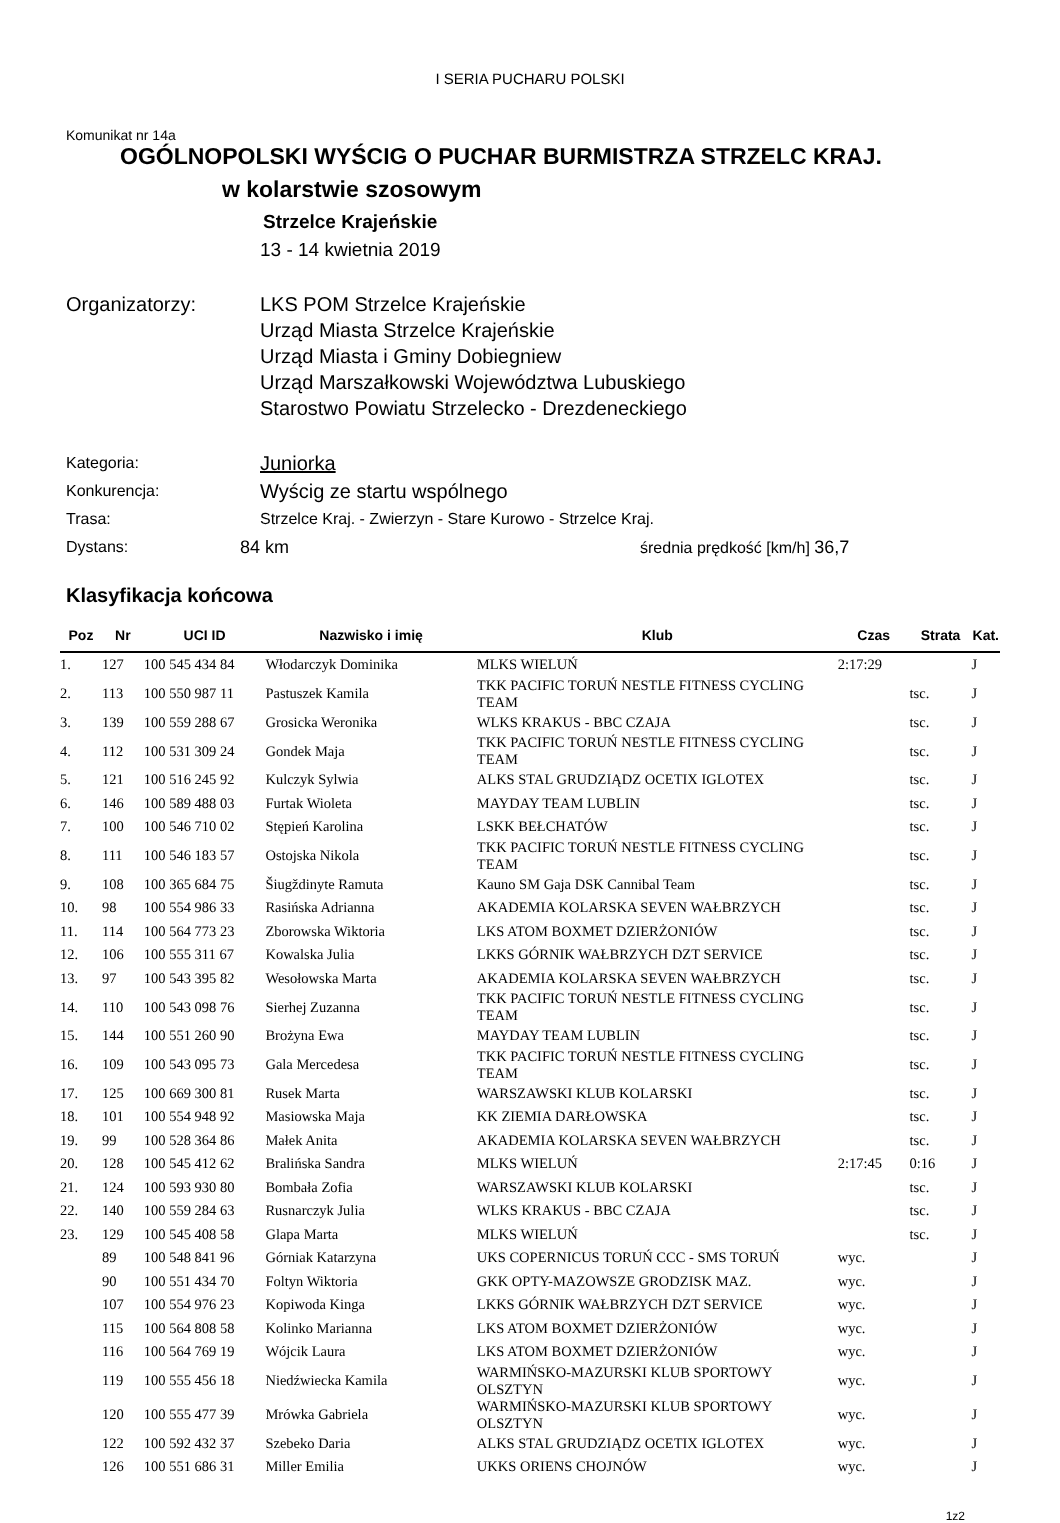I SERIA PUCHARU POLSKI
Komunikat nr 14a
OGÓLNOPOLSKI WYŚCIG O PUCHAR BURMISTRZA STRZELC KRAJ.
w kolarstwie szosowym
Strzelce Krajeńskie
13 - 14 kwietnia 2019
Organizatorzy: LKS POM Strzelce Krajeńskie
Urząd Miasta Strzelce Krajeńskie
Urząd Miasta i Gminy Dobiegniew
Urząd Marszałkowski Województwa Lubuskiego
Starostwo Powiatu Strzelecko - Drezdeneckiego
Kategoria:
Juniorka
Konkurencja:
Wyścig ze startu wspólnego
Trasa: Strzelce Kraj. - Zwierzyn - Stare Kurowo - Strzelce Kraj.
Dystans: 84 km średnia prędkość [km/h] 36,7
Klasyfikacja końcowa
| Poz | Nr | UCI ID | Nazwisko i imię | Klub | Czas | Strata | Kat. |
| --- | --- | --- | --- | --- | --- | --- | --- |
| 1. | 127 | 100 545 434 84 | Włodarczyk Dominika | MLKS WIELUŃ | 2:17:29 | | J |
| 2. | 113 | 100 550 987 11 | Pastuszek Kamila | TKK PACIFIC TORUŃ NESTLE FITNESS CYCLING TEAM | | tsc. | J |
| 3. | 139 | 100 559 288 67 | Grosicka Weronika | WLKS KRAKUS - BBC CZAJA | | tsc. | J |
| 4. | 112 | 100 531 309 24 | Gondek Maja | TKK PACIFIC TORUŃ NESTLE FITNESS CYCLING TEAM | | tsc. | J |
| 5. | 121 | 100 516 245 92 | Kulczyk Sylwia | ALKS STAL GRUDZIĄDZ OCETIX IGLOTEX | | tsc. | J |
| 6. | 146 | 100 589 488 03 | Furtak Wioleta | MAYDAY TEAM LUBLIN | | tsc. | J |
| 7. | 100 | 100 546 710 02 | Stępień Karolina | LSKK BEŁCHATÓW | | tsc. | J |
| 8. | 111 | 100 546 183 57 | Ostojska Nikola | TKK PACIFIC TORUŃ NESTLE FITNESS CYCLING TEAM | | tsc. | J |
| 9. | 108 | 100 365 684 75 | Šiugždinyte Ramuta | Kauno SM Gaja DSK Cannibal Team | | tsc. | J |
| 10. | 98 | 100 554 986 33 | Rasińska Adrianna | AKADEMIA KOLARSKA SEVEN WAŁBRZYCH | | tsc. | J |
| 11. | 114 | 100 564 773 23 | Zborowska Wiktoria | LKS ATOM BOXMET DZIERŻONIÓW | | tsc. | J |
| 12. | 106 | 100 555 311 67 | Kowalska Julia | LKKS GÓRNIK WAŁBRZYCH DZT SERVICE | | tsc. | J |
| 13. | 97 | 100 543 395 82 | Wesołowska Marta | AKADEMIA KOLARSKA SEVEN WAŁBRZYCH | | tsc. | J |
| 14. | 110 | 100 543 098 76 | Sierhej Zuzanna | TKK PACIFIC TORUŃ NESTLE FITNESS CYCLING TEAM | | tsc. | J |
| 15. | 144 | 100 551 260 90 | Brożyna Ewa | MAYDAY TEAM LUBLIN | | tsc. | J |
| 16. | 109 | 100 543 095 73 | Gala Mercedesa | TKK PACIFIC TORUŃ NESTLE FITNESS CYCLING TEAM | | tsc. | J |
| 17. | 125 | 100 669 300 81 | Rusek Marta | WARSZAWSKI KLUB KOLARSKI | | tsc. | J |
| 18. | 101 | 100 554 948 92 | Masiowska Maja | KK ZIEMIA DARŁOWSKA | | tsc. | J |
| 19. | 99 | 100 528 364 86 | Małek Anita | AKADEMIA KOLARSKA SEVEN WAŁBRZYCH | | tsc. | J |
| 20. | 128 | 100 545 412 62 | Bralińska Sandra | MLKS WIELUŃ | 2:17:45 | 0:16 | J |
| 21. | 124 | 100 593 930 80 | Bombała Zofia | WARSZAWSKI KLUB KOLARSKI | | tsc. | J |
| 22. | 140 | 100 559 284 63 | Rusnarczyk Julia | WLKS KRAKUS - BBC CZAJA | | tsc. | J |
| 23. | 129 | 100 545 408 58 | Glapa Marta | MLKS WIELUŃ | | tsc. | J |
| | 89 | 100 548 841 96 | Górniak Katarzyna | UKS COPERNICUS TORUŃ CCC - SMS TORUŃ | wyc. | | J |
| | 90 | 100 551 434 70 | Foltyn Wiktoria | GKK OPTY-MAZOWSZE GRODZISK MAZ. | wyc. | | J |
| | 107 | 100 554 976 23 | Kopiwoda Kinga | LKKS GÓRNIK WAŁBRZYCH DZT SERVICE | wyc. | | J |
| | 115 | 100 564 808 58 | Kolinko Marianna | LKS ATOM BOXMET DZIERŻONIÓW | wyc. | | J |
| | 116 | 100 564 769 19 | Wójcik Laura | LKS ATOM BOXMET DZIERŻONIÓW | wyc. | | J |
| | 119 | 100 555 456 18 | Niedźwiecka Kamila | WARMIŃSKO-MAZURSKI KLUB SPORTOWY OLSZTYN | wyc. | | J |
| | 120 | 100 555 477 39 | Mrówka Gabriela | WARMIŃSKO-MAZURSKI KLUB SPORTOWY OLSZTYN | wyc. | | J |
| | 122 | 100 592 432 37 | Szebeko Daria | ALKS STAL GRUDZIĄDZ OCETIX IGLOTEX | wyc. | | J |
| | 126 | 100 551 686 31 | Miller Emilia | UKKS ORIENS CHOJNÓW | wyc. | | J |
1z2